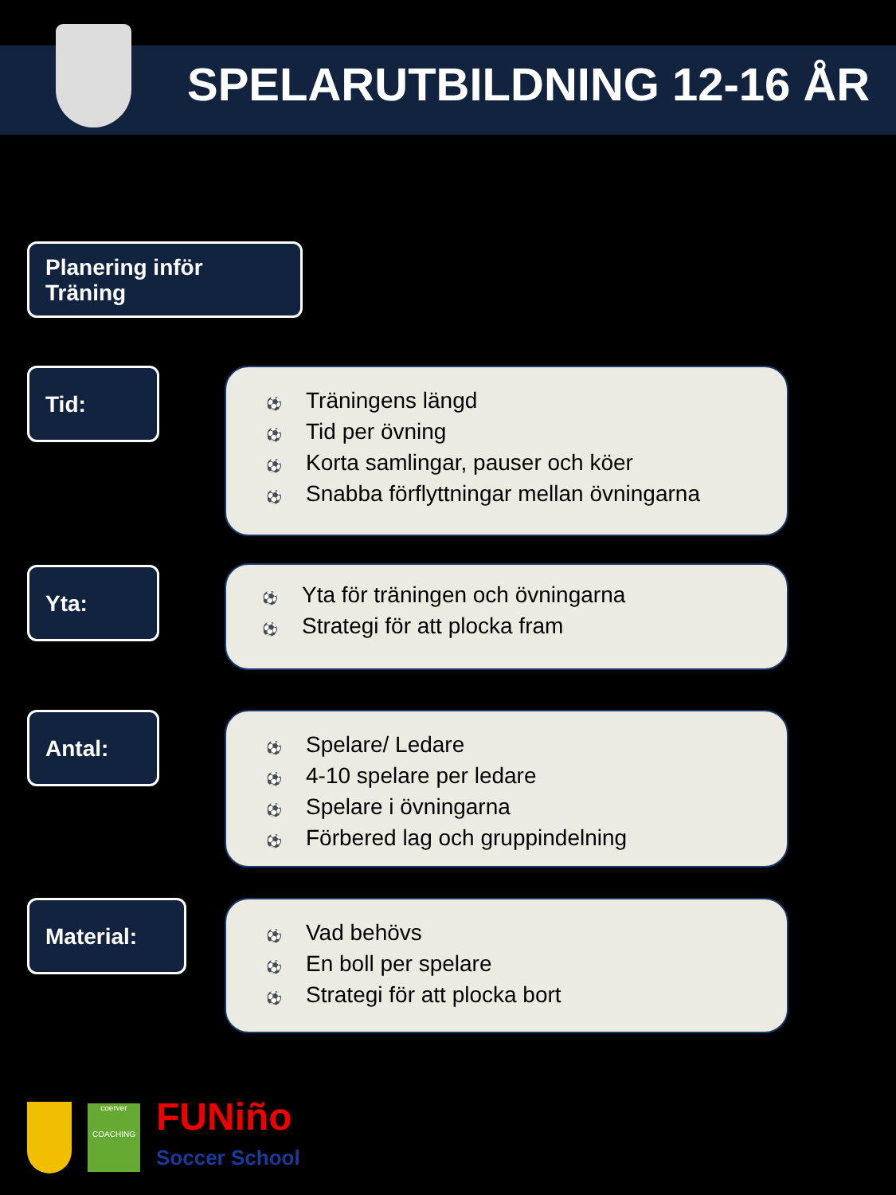SPELARUTBILDNING 12-16 ÅR
Planering inför
Träning
Tid:
⚽ Träningens längd
⚽ Tid per övning
⚽ Korta samlingar, pauser och köer
⚽ Snabba förflyttningar mellan övningarna
Yta:
⚽ Yta för träningen och övningarna
⚽ Strategi för att plocka fram
Antal:
⚽ Spelare/ Ledare
⚽ 4-10 spelare per ledare
⚽ Spelare i övningarna
⚽ Förbered lag och gruppindelning
Material:
⚽ Vad behövs
⚽ En boll per spelare
⚽ Strategi för att plocka bort
coerver
COACHING
FUNiño
Soccer School